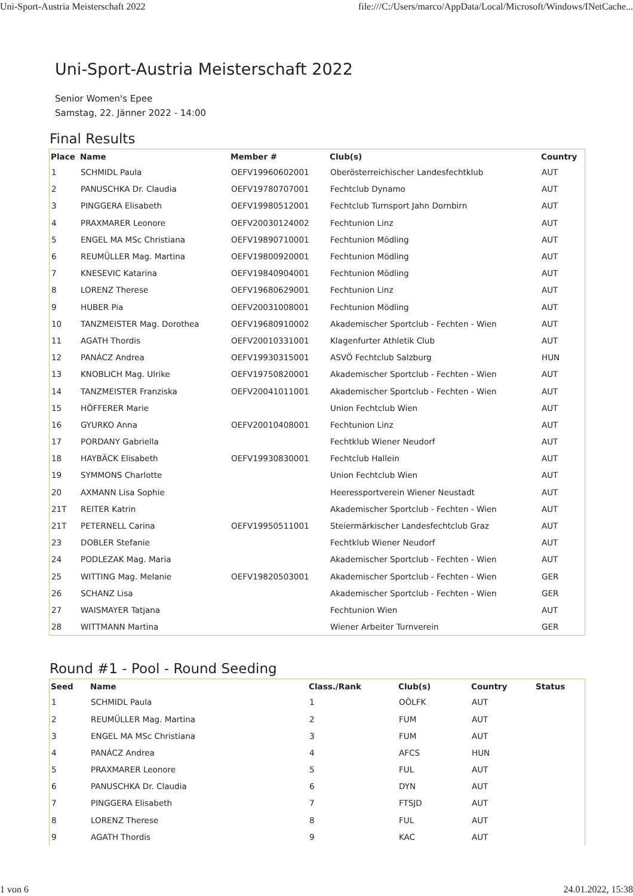Uni-Sport-Austria Meisterschaft 2022 file:///C:/Users/marco/AppData/Local/Microsoft/Windows/INetCache...
Uni-Sport-Austria Meisterschaft 2022
Senior Women's Epee
Samstag, 22. Jänner 2022 - 14:00
Final Results
| Place | Name | Member # | Club(s) | Country |
| --- | --- | --- | --- | --- |
| 1 | SCHMIDL Paula | OEFV19960602001 | Oberösterreichischer Landesfechtklub | AUT |
| 2 | PANUSCHKA Dr. Claudia | OEFV19780707001 | Fechtclub Dynamo | AUT |
| 3 | PINGGERA Elisabeth | OEFV19980512001 | Fechtclub Turnsport Jahn Dornbirn | AUT |
| 4 | PRAXMARER Leonore | OEFV20030124002 | Fechtunion Linz | AUT |
| 5 | ENGEL MA MSc Christiana | OEFV19890710001 | Fechtunion Mödling | AUT |
| 6 | REUMÜLLER Mag. Martina | OEFV19800920001 | Fechtunion Mödling | AUT |
| 7 | KNESEVIC Katarina | OEFV19840904001 | Fechtunion Mödling | AUT |
| 8 | LORENZ Therese | OEFV19680629001 | Fechtunion Linz | AUT |
| 9 | HUBER Pia | OEFV20031008001 | Fechtunion Mödling | AUT |
| 10 | TANZMEISTER Mag. Dorothea | OEFV19680910002 | Akademischer Sportclub - Fechten - Wien | AUT |
| 11 | AGATH Thordis | OEFV20010331001 | Klagenfurter Athletik Club | AUT |
| 12 | PANÁCZ Andrea | OEFV19930315001 | ASVÖ Fechtclub Salzburg | HUN |
| 13 | KNOBLICH Mag. Ulrike | OEFV19750820001 | Akademischer Sportclub - Fechten - Wien | AUT |
| 14 | TANZMEISTER Franziska | OEFV20041011001 | Akademischer Sportclub - Fechten - Wien | AUT |
| 15 | HÖFFERER Marie | | Union Fechtclub Wien | AUT |
| 16 | GYURKO Anna | OEFV20010408001 | Fechtunion Linz | AUT |
| 17 | PORDANY Gabriella | | Fechtklub Wiener Neudorf | AUT |
| 18 | HAYBÄCK Elisabeth | OEFV19930830001 | Fechtclub Hallein | AUT |
| 19 | SYMMONS Charlotte | | Union Fechtclub Wien | AUT |
| 20 | AXMANN Lisa Sophie | | Heeressportverein Wiener Neustadt | AUT |
| 21T | REITER Katrin | | Akademischer Sportclub - Fechten - Wien | AUT |
| 21T | PETERNELL Carina | OEFV19950511001 | Steiermärkischer Landesfechtclub Graz | AUT |
| 23 | DOBLER Stefanie | | Fechtklub Wiener Neudorf | AUT |
| 24 | PODLEZAK Mag. Maria | | Akademischer Sportclub - Fechten - Wien | AUT |
| 25 | WITTING Mag. Melanie | OEFV19820503001 | Akademischer Sportclub - Fechten - Wien | GER |
| 26 | SCHANZ Lisa | | Akademischer Sportclub - Fechten - Wien | GER |
| 27 | WAISMAYER Tatjana | | Fechtunion Wien | AUT |
| 28 | WITTMANN Martina | | Wiener Arbeiter Turnverein | GER |
Round #1 - Pool - Round Seeding
| Seed | Name | Class./Rank | Club(s) | Country | Status |
| --- | --- | --- | --- | --- | --- |
| 1 | SCHMIDL Paula | 1 | OÖLFK | AUT | |
| 2 | REUMÜLLER Mag. Martina | 2 | FUM | AUT | |
| 3 | ENGEL MA MSc Christiana | 3 | FUM | AUT | |
| 4 | PANÁCZ Andrea | 4 | AFCS | HUN | |
| 5 | PRAXMARER Leonore | 5 | FUL | AUT | |
| 6 | PANUSCHKA Dr. Claudia | 6 | DYN | AUT | |
| 7 | PINGGERA Elisabeth | 7 | FTSJD | AUT | |
| 8 | LORENZ Therese | 8 | FUL | AUT | |
| 9 | AGATH Thordis | 9 | KAC | AUT | |
1 von 6 24.01.2022, 15:38